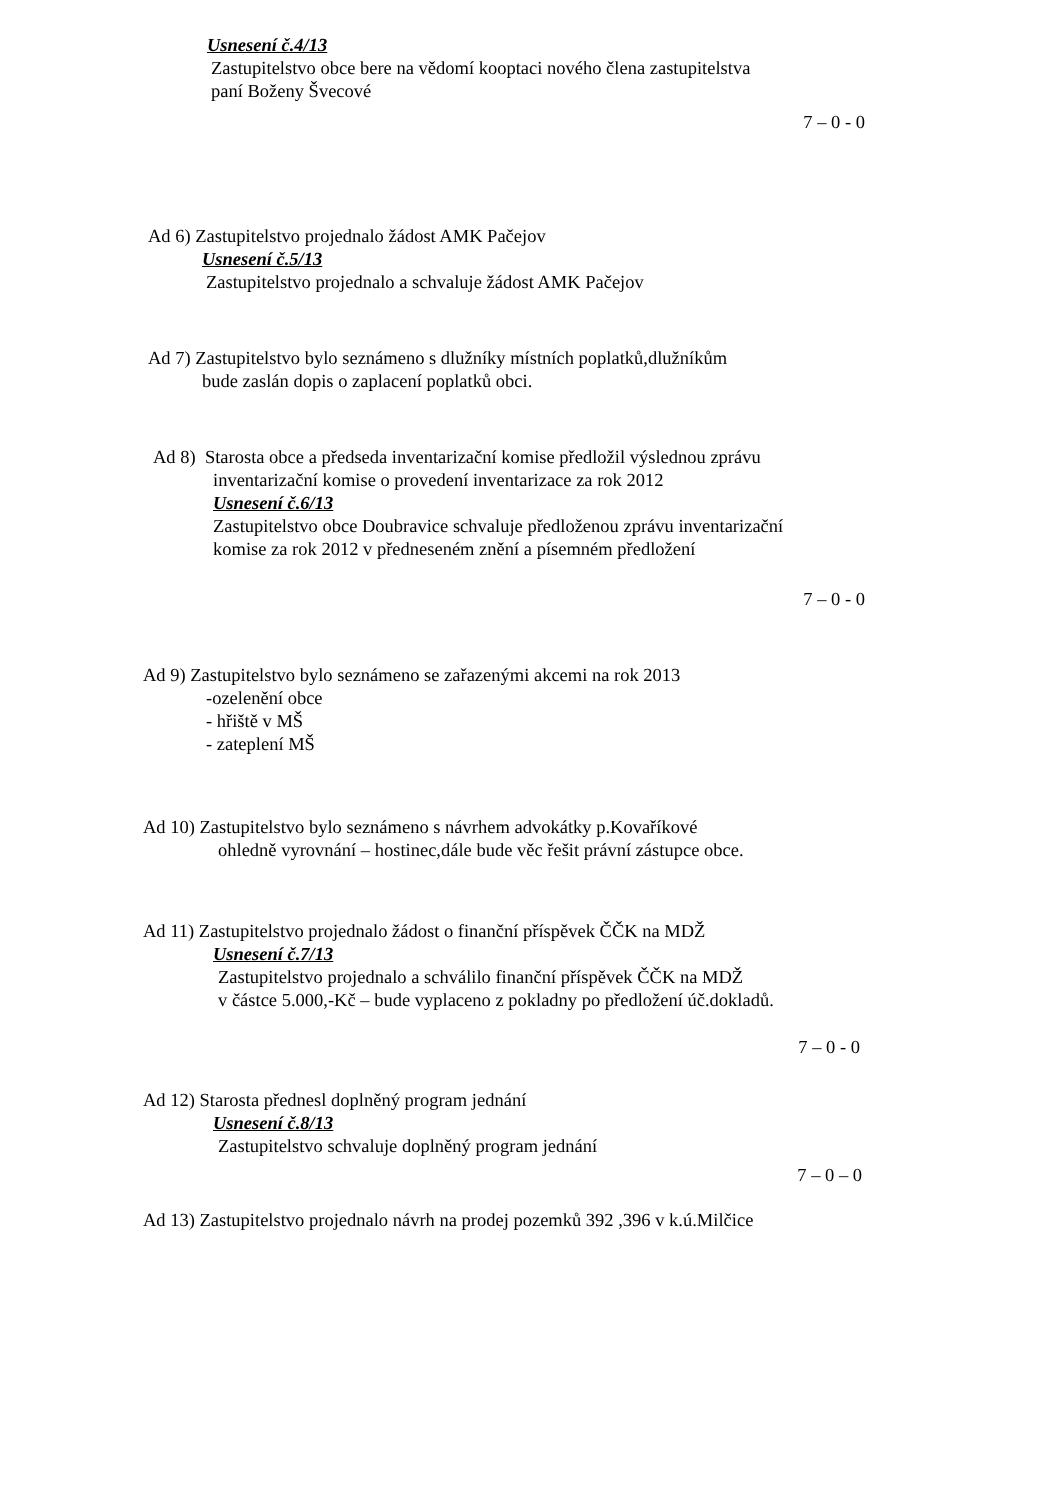Usnesení č.4/13
Zastupitelstvo obce bere na vědomí kooptaci nového člena zastupitelstva
paní Boženy Švecové
7 – 0 - 0
Ad 6) Zastupitelstvo projednalo žádost AMK Pačejov
Usnesení č.5/13
Zastupitelstvo projednalo a schvaluje žádost AMK Pačejov
Ad 7) Zastupitelstvo bylo seznámeno s dlužníky místních poplatků,dlužníkům
bude zaslán dopis o zaplacení poplatků obci.
Ad 8) Starosta obce a předseda inventarizační komise předložil výslednou zprávu
inventarizační komise o provedení inventarizace za rok 2012
Usnesení č.6/13
Zastupitelstvo obce Doubravice schvaluje předloženou zprávu inventarizační
komise za rok 2012 v předneseném znění a písemném předložení
7 – 0 - 0
Ad 9) Zastupitelstvo bylo seznámeno se zařazenými akcemi na rok 2013
-ozelenění obce
- hřiště v MŠ
- zateplení MŠ
Ad 10) Zastupitelstvo bylo seznámeno s návrhem advokátky p.Kovaříkové
ohledně vyrovnání – hostinec,dále bude věc řešit právní zástupce obce.
Ad 11) Zastupitelstvo projednalo žádost o finanční příspěvek ČČK na MDŽ
Usnesení č.7/13
Zastupitelstvo projednalo a schválilo finanční příspěvek ČČK na MDŽ
v částce 5.000,-Kč – bude vyplaceno z pokladny po předložení úč.dokladů.
7 – 0 - 0
Ad 12) Starosta přednesl doplněný program jednání
Usnesení č.8/13
Zastupitelstvo schvaluje doplněný program jednání
7 – 0 – 0
Ad 13) Zastupitelstvo projednalo návrh na prodej pozemků 392 ,396 v k.ú.Milčice